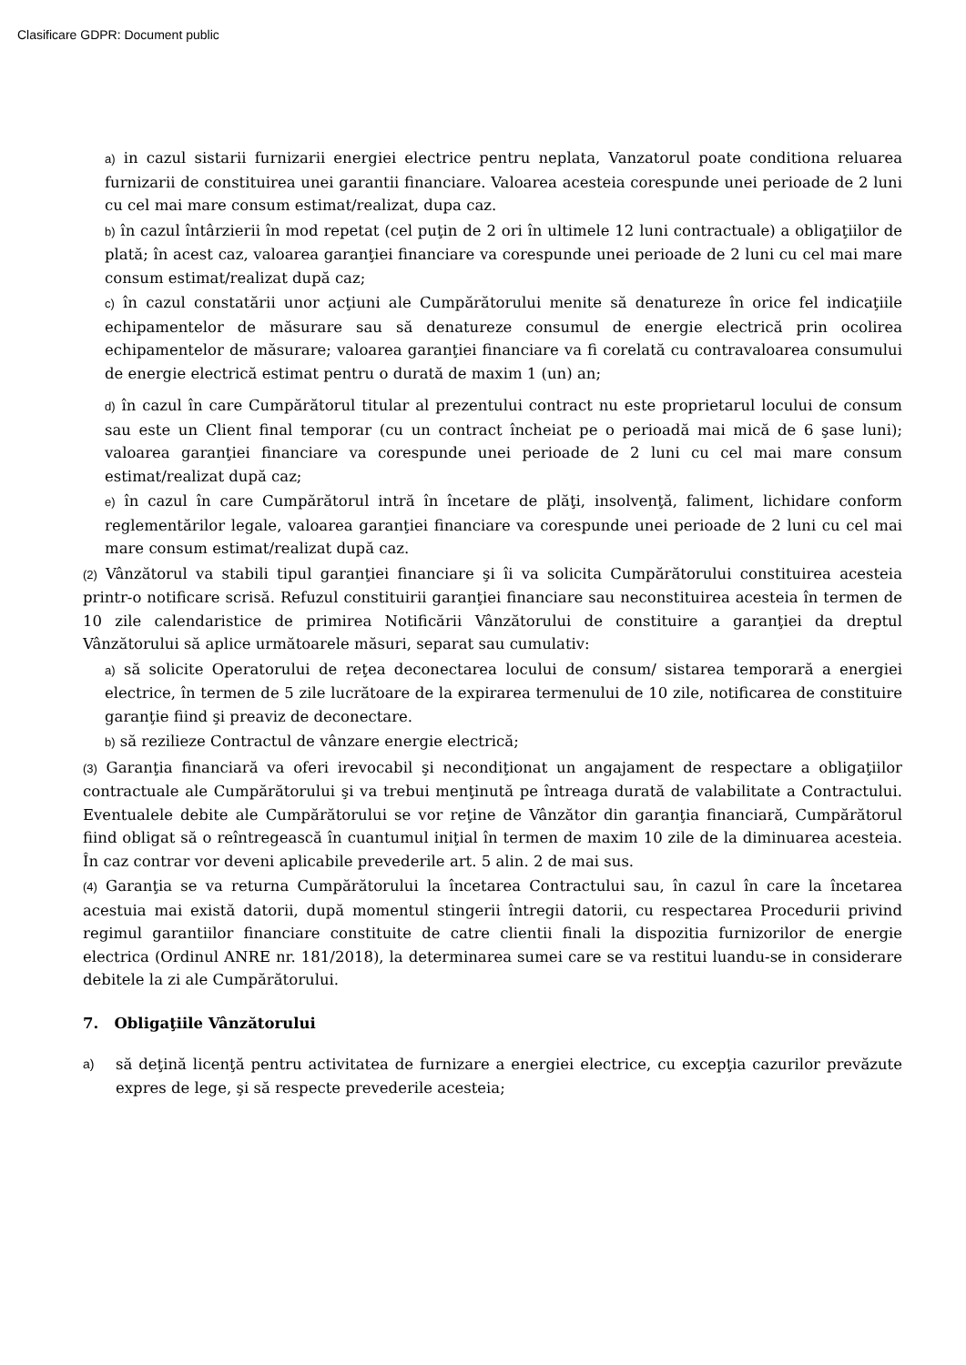Clasificare GDPR: Document public
a) in cazul sistarii furnizarii energiei electrice pentru neplata, Vanzatorul poate conditiona reluarea furnizarii de constituirea unei garantii financiare. Valoarea acesteia corespunde unei perioade de 2 luni cu cel mai mare consum estimat/realizat, dupa caz.
b) în cazul întârzierii în mod repetat (cel puţin de 2 ori în ultimele 12 luni contractuale) a obligaţiilor de plată; în acest caz, valoarea garanţiei financiare va corespunde unei perioade de 2 luni cu cel mai mare consum estimat/realizat după caz;
c) în cazul constatării unor acţiuni ale Cumpărătorului menite să denatureze în orice fel indicaţiile echipamentelor de măsurare sau să denatureze consumul de energie electrică prin ocolirea echipamentelor de măsurare; valoarea garanţiei financiare va fi corelată cu contravaloarea consumului de energie electrică estimat pentru o durată de maxim 1 (un) an;
d) în cazul în care Cumpărătorul titular al prezentului contract nu este proprietarul locului de consum sau este un Client final temporar (cu un contract încheiat pe o perioadă mai mică de 6 şase luni); valoarea garanţiei financiare va corespunde unei perioade de 2 luni cu cel mai mare consum estimat/realizat după caz;
e) în cazul în care Cumpărătorul intră în încetare de plăţi, insolvenţă, faliment, lichidare conform reglementărilor legale, valoarea garanţiei financiare va corespunde unei perioade de 2 luni cu cel mai mare consum estimat/realizat după caz.
(2) Vânzătorul va stabili tipul garanţiei financiare şi îi va solicita Cumpărătorului constituirea acesteia printr-o notificare scrisă. Refuzul constituirii garanţiei financiare sau neconstituirea acesteia în termen de 10 zile calendaristice de primirea Notificării Vânzătorului de constituire a garanţiei da dreptul Vânzătorului să aplice următoarele măsuri, separat sau cumulativ:
a) să solicite Operatorului de reţea deconectarea locului de consum/ sistarea temporară a energiei electrice, în termen de 5 zile lucrătoare de la expirarea termenului de 10 zile, notificarea de constituire garanţie fiind şi preaviz de deconectare.
b) să rezilieze Contractul de vânzare energie electrică;
(3) Garanţia financiară va oferi irevocabil şi necondiţionat un angajament de respectare a obligaţiilor contractuale ale Cumpărătorului şi va trebui menţinută pe întreaga durată de valabilitate a Contractului. Eventualele debite ale Cumpărătorului se vor reţine de Vânzător din garanţia financiară, Cumpărătorul fiind obligat să o reîntregească în cuantumul iniţial în termen de maxim 10 zile de la diminuarea acesteia. În caz contrar vor deveni aplicabile prevederile art. 5 alin. 2 de mai sus.
(4) Garanţia se va returna Cumpărătorului la încetarea Contractului sau, în cazul în care la încetarea acestuia mai există datorii, după momentul stingerii întregii datorii, cu respectarea Procedurii privind regimul garantiilor financiare constituite de catre clientii finali la dispozitia furnizorilor de energie electrica (Ordinul ANRE nr. 181/2018), la determinarea sumei care se va restitui luandu-se in considerare debitele la zi ale Cumpărătorului.
7. Obligaţiile Vânzătorului
a)
să deţină licenţă pentru activitatea de furnizare a energiei electrice, cu excepţia cazurilor prevăzute expres de lege, şi să respecte prevederile acesteia;